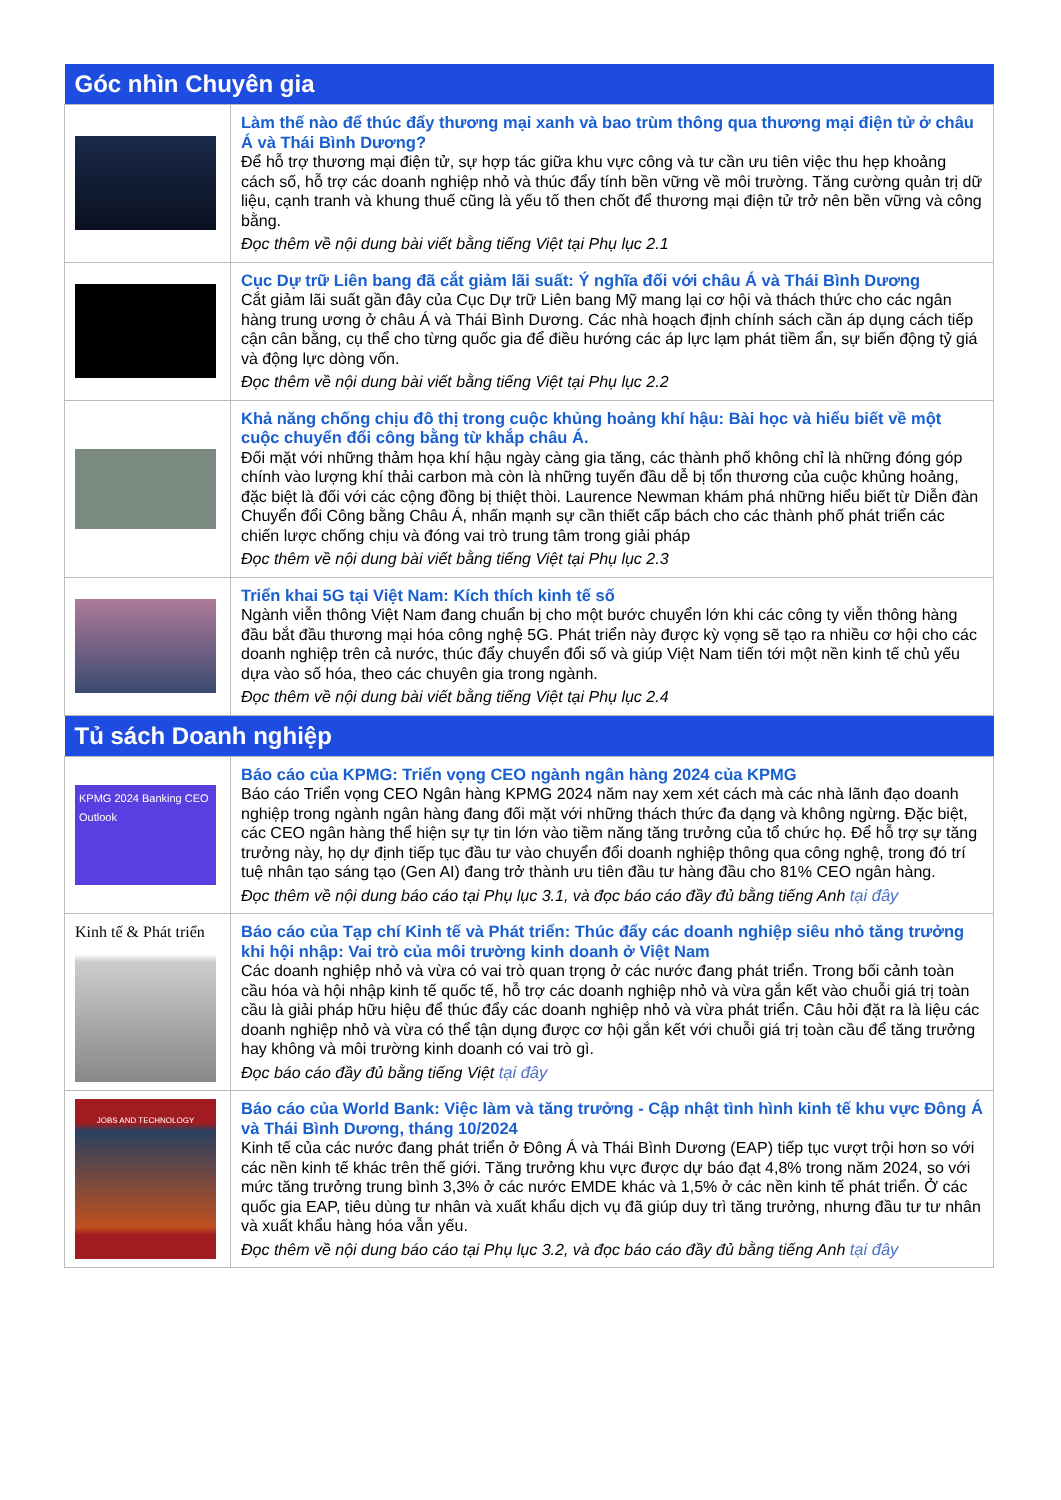| Góc nhìn Chuyên gia | |
| --- | --- |
| | Làm thế nào để thúc đẩy thương mại xanh và bao trùm thông qua thương mại điện tử ở châu Á và Thái Bình Dương? Để hỗ trợ thương mại điện tử, sự hợp tác giữa khu vực công và tư cần ưu tiên việc thu hẹp khoảng cách số, hỗ trợ các doanh nghiệp nhỏ và thúc đẩy tính bền vững về môi trường. Tăng cường quản trị dữ liệu, cạnh tranh và khung thuế cũng là yếu tố then chốt để thương mại điện tử trở nên bền vững và công bằng. Đọc thêm về nội dung bài viết bằng tiếng Việt tại Phụ lục 2.1 |
| | Cục Dự trữ Liên bang đã cắt giảm lãi suất: Ý nghĩa đối với châu Á và Thái Bình Dương Cắt giảm lãi suất gần đây của Cục Dự trữ Liên bang Mỹ mang lại cơ hội và thách thức cho các ngân hàng trung ương ở châu Á và Thái Bình Dương. Các nhà hoạch định chính sách cần áp dụng cách tiếp cận cân bằng, cụ thể cho từng quốc gia để điều hướng các áp lực lạm phát tiềm ẩn, sự biến động tỷ giá và động lực dòng vốn. Đọc thêm về nội dung bài viết bằng tiếng Việt tại Phụ lục 2.2 |
| | Khả năng chống chịu đô thị trong cuộc khủng hoảng khí hậu: Bài học và hiểu biết về một cuộc chuyển đổi công bằng từ khắp châu Á. Đối mặt với những thảm họa khí hậu ngày càng gia tăng, các thành phố không chỉ là những đóng góp chính vào lượng khí thải carbon mà còn là những tuyến đầu dễ bị tổn thương của cuộc khủng hoảng, đặc biệt là đối với các cộng đồng bị thiệt thòi. Laurence Newman khám phá những hiểu biết từ Diễn đàn Chuyển đổi Công bằng Châu Á, nhấn mạnh sự cần thiết cấp bách cho các thành phố phát triển các chiến lược chống chịu và đóng vai trò trung tâm trong giải pháp Đọc thêm về nội dung bài viết bằng tiếng Việt tại Phụ lục 2.3 |
| | Triển khai 5G tại Việt Nam: Kích thích kinh tế số Ngành viễn thông Việt Nam đang chuẩn bị cho một bước chuyển lớn khi các công ty viễn thông hàng đầu bắt đầu thương mại hóa công nghệ 5G. Phát triển này được kỳ vọng sẽ tạo ra nhiều cơ hội cho các doanh nghiệp trên cả nước, thúc đẩy chuyển đổi số và giúp Việt Nam tiến tới một nền kinh tế chủ yếu dựa vào số hóa, theo các chuyên gia trong ngành. Đọc thêm về nội dung bài viết bằng tiếng Việt tại Phụ lục 2.4 |
| Tủ sách Doanh nghiệp | |
| KPMG 2024 Banking CEO Outlook | Báo cáo của KPMG: Triển vọng CEO ngành ngân hàng 2024 của KPMG Báo cáo Triển vọng CEO Ngân hàng KPMG 2024 năm nay xem xét cách mà các nhà lãnh đạo doanh nghiệp trong ngành ngân hàng đang đối mặt với những thách thức đa dạng và không ngừng. Đặc biệt, các CEO ngân hàng thể hiện sự tự tin lớn vào tiềm năng tăng trưởng của tổ chức họ. Để hỗ trợ sự tăng trưởng này, họ dự định tiếp tục đầu tư vào chuyển đổi doanh nghiệp thông qua công nghệ, trong đó trí tuệ nhân tạo sáng tạo (Gen AI) đang trở thành ưu tiên đầu tư hàng đầu cho 81% CEO ngân hàng. Đọc thêm về nội dung báo cáo tại Phụ lục 3.1, và đọc báo cáo đầy đủ bằng tiếng Anh tại đây |
| Kinh tế & Phát triển | Báo cáo của Tạp chí Kinh tế và Phát triển: Thúc đẩy các doanh nghiệp siêu nhỏ tăng trưởng khi hội nhập: Vai trò của môi trường kinh doanh ở Việt Nam Các doanh nghiệp nhỏ và vừa có vai trò quan trọng ở các nước đang phát triển. Trong bối cảnh toàn cầu hóa và hội nhập kinh tế quốc tế, hỗ trợ các doanh nghiệp nhỏ và vừa gắn kết vào chuỗi giá trị toàn cầu là giải pháp hữu hiệu để thúc đẩy các doanh nghiệp nhỏ và vừa phát triển. Câu hỏi đặt ra là liệu các doanh nghiệp nhỏ và vừa có thể tận dụng được cơ hội gắn kết với chuỗi giá trị toàn cầu để tăng trưởng hay không và môi trường kinh doanh có vai trò gì. Đọc báo cáo đầy đủ bằng tiếng Việt tại đây |
| JOBS AND TECHNOLOGY | Báo cáo của World Bank: Việc làm và tăng trưởng - Cập nhật tình hình kinh tế khu vực Đông Á và Thái Bình Dương, tháng 10/2024 Kinh tế của các nước đang phát triển ở Đông Á và Thái Bình Dương (EAP) tiếp tục vượt trội hơn so với các nền kinh tế khác trên thế giới. Tăng trưởng khu vực được dự báo đạt 4,8% trong năm 2024, so với mức tăng trưởng trung bình 3,3% ở các nước EMDE khác và 1,5% ở các nền kinh tế phát triển. Ở các quốc gia EAP, tiêu dùng tư nhân và xuất khẩu dịch vụ đã giúp duy trì tăng trưởng, nhưng đầu tư tư nhân và xuất khẩu hàng hóa vẫn yếu. Đọc thêm về nội dung báo cáo tại Phụ lục 3.2, và đọc báo cáo đầy đủ bằng tiếng Anh tại đây |